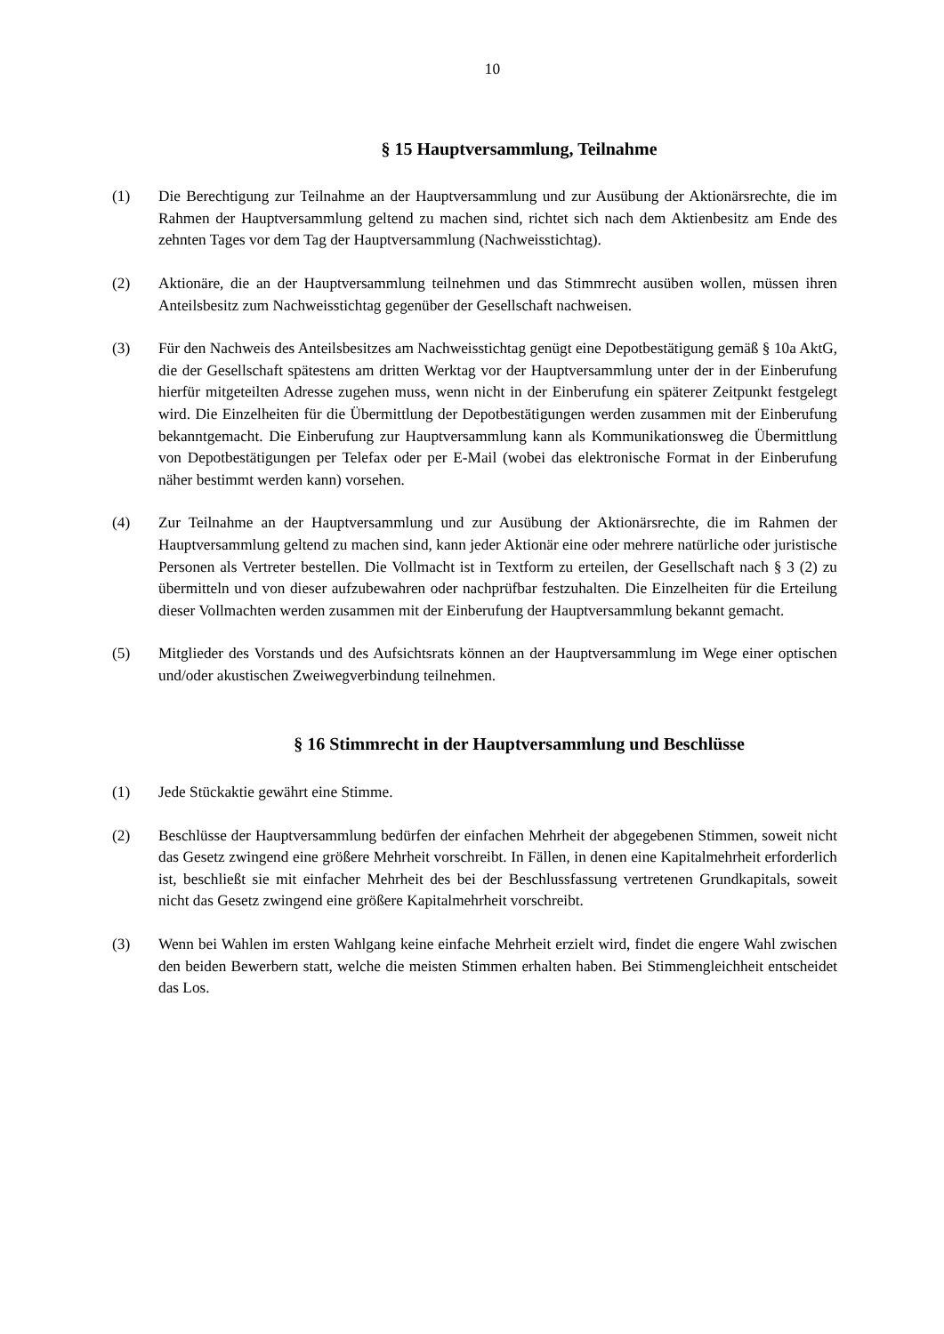10
§ 15 Hauptversammlung, Teilnahme
(1) Die Berechtigung zur Teilnahme an der Hauptversammlung und zur Ausübung der Aktionärsrechte, die im Rahmen der Hauptversammlung geltend zu machen sind, richtet sich nach dem Aktienbesitz am Ende des zehnten Tages vor dem Tag der Hauptversammlung (Nachweisstichtag).
(2) Aktionäre, die an der Hauptversammlung teilnehmen und das Stimmrecht ausüben wollen, müssen ihren Anteilsbesitz zum Nachweisstichtag gegenüber der Gesellschaft nachweisen.
(3) Für den Nachweis des Anteilsbesitzes am Nachweisstichtag genügt eine Depotbestätigung gemäß § 10a AktG, die der Gesellschaft spätestens am dritten Werktag vor der Hauptversammlung unter der in der Einberufung hierfür mitgeteilten Adresse zugehen muss, wenn nicht in der Einberufung ein späterer Zeitpunkt festgelegt wird. Die Einzelheiten für die Übermittlung der Depotbestätigungen werden zusammen mit der Einberufung bekanntgemacht. Die Einberufung zur Hauptversammlung kann als Kommunikationsweg die Übermittlung von Depotbestätigungen per Telefax oder per E-Mail (wobei das elektronische Format in der Einberufung näher bestimmt werden kann) vorsehen.
(4) Zur Teilnahme an der Hauptversammlung und zur Ausübung der Aktionärsrechte, die im Rahmen der Hauptversammlung geltend zu machen sind, kann jeder Aktionär eine oder mehrere natürliche oder juristische Personen als Vertreter bestellen. Die Vollmacht ist in Textform zu erteilen, der Gesellschaft nach § 3 (2) zu übermitteln und von dieser aufzubewahren oder nachprüfbar festzuhalten. Die Einzelheiten für die Erteilung dieser Vollmachten werden zusammen mit der Einberufung der Hauptversammlung bekannt gemacht.
(5) Mitglieder des Vorstands und des Aufsichtsrats können an der Hauptversammlung im Wege einer optischen und/oder akustischen Zweiwegverbindung teilnehmen.
§ 16 Stimmrecht in der Hauptversammlung und Beschlüsse
(1) Jede Stückaktie gewährt eine Stimme.
(2) Beschlüsse der Hauptversammlung bedürfen der einfachen Mehrheit der abgegebenen Stimmen, soweit nicht das Gesetz zwingend eine größere Mehrheit vorschreibt. In Fällen, in denen eine Kapitalmehrheit erforderlich ist, beschließt sie mit einfacher Mehrheit des bei der Beschlussfassung vertretenen Grundkapitals, soweit nicht das Gesetz zwingend eine größere Kapitalmehrheit vorschreibt.
(3) Wenn bei Wahlen im ersten Wahlgang keine einfache Mehrheit erzielt wird, findet die engere Wahl zwischen den beiden Bewerbern statt, welche die meisten Stimmen erhalten haben. Bei Stimmengleichheit entscheidet das Los.